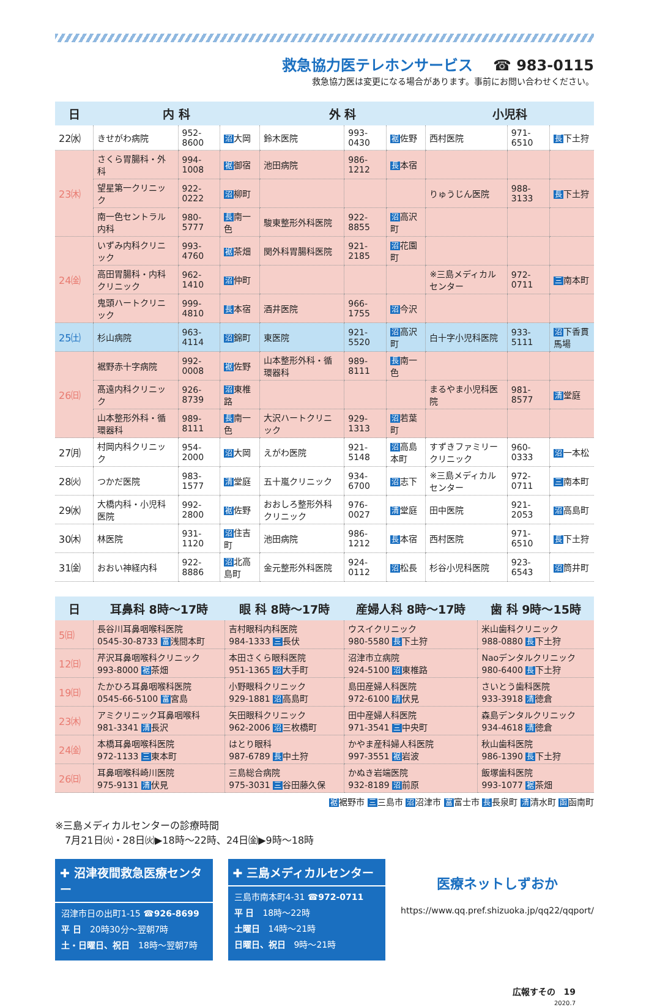救急協力医テレホンサービス ☎ 983-0115
救急協力医は変更になる場合があります。事前にお問い合わせください。
| 日 | 内 科 | | | 外 科 | | | 小児科 | | |
| --- | --- | --- | --- | --- | --- | --- | --- | --- | --- |
| 22㈬ | きせがわ病院 | 952-8600 | 沼 大岡 | 鈴木医院 | 993-0430 | 裾 佐野 | 西村医院 | 971-6510 | 長 下土狩 |
| 23㈭ | さくら胃腸科・外科 | 994-1008 | 裾 御宿 | 池田病院 | 986-1212 | 長 本宿 | | | |
| | 望星第一クリニック | 922-0222 | 沼 柳町 | | | | りゅうじん医院 | 988-3133 | 長 下土狩 |
| | 南一色セントラル内科 | 980-5777 | 長 南一色 | 駿東整形外科医院 | 922-8855 | 沼 高沢町 | | | |
| 24㈮ | いずみ内科クリニック | 993-4760 | 裾 茶畑 | 関外科胃腸科医院 | 921-2185 | 沼 花園町 | | | |
| | 高田胃腸科・内科クリニック | 962-1410 | 沼 仲町 | | | | ※三島メディカルセンター | 972-0711 | 三 南本町 |
| | 鬼頭ハートクリニック | 999-4810 | 長 本宿 | 酒井医院 | 966-1755 | 沼 今沢 | | | |
| 25㈯ | 杉山病院 | 963-4114 | 沼 錦町 | 東医院 | 921-5520 | 沼 高沢町 | 白十字小児科医院 | 933-5111 | 沼 下香貫馬場 |
| 26㈰ | 裾野赤十字病院 | 992-0008 | 裾 佐野 | 山本整形外科・循環器科 | 989-8111 | 長 南一色 | | | |
| | 髙遠内科クリニック | 926-8739 | 沼 東椎路 | | | | まるやま小児科医院 | 981-8577 | 清 堂庭 |
| | 山本整形外科・循環器科 | 989-8111 | 長 南一色 | 大沢ハートクリニック | 929-1313 | 沼 若葉町 | | | |
| 27㈪ | 村岡内科クリニック | 954-2000 | 沼 大岡 | えがわ医院 | 921-5148 | 沼 高島本町 | すずきファミリークリニック | 960-0333 | 沼 一本松 |
| 28㈫ | つかだ医院 | 983-1577 | 清 堂庭 | 五十嵐クリニック | 934-6700 | 沼 志下 | ※三島メディカルセンター | 972-0711 | 三 南本町 |
| 29㈬ | 大橋内科・小児科医院 | 992-2800 | 裾 佐野 | おおしろ整形外科クリニック | 976-0027 | 清 堂庭 | 田中医院 | 921-2053 | 沼 高島町 |
| 30㈭ | 林医院 | 931-1120 | 沼 住吉町 | 池田病院 | 986-1212 | 長 本宿 | 西村医院 | 971-6510 | 長 下土狩 |
| 31㈮ | おおい神経内科 | 922-8886 | 沼 北高島町 | 金元整形外科医院 | 924-0112 | 沼 松長 | 杉谷小児科医院 | 923-6543 | 沼 筒井町 |
| 日 | 耳鼻科 8時～17時 | 眼 科 8時～17時 | 産婦人科 8時～17時 | 歯 科 9時～15時 |
| --- | --- | --- | --- | --- |
| 5㈰ | 長谷川耳鼻咽喉科医院 0545-30-8733 富 浅間本町 | 吉村眼科内科医院 984-1333 三 長伏 | ウスイクリニック 980-5580 長 下土狩 | 米山歯科クリニック 988-0880 長 下土狩 |
| 12㈰ | 芹沢耳鼻咽喉科クリニック 993-8000 裾 茶畑 | 本田さくら眼科医院 951-1365 沼 大手町 | 沼津市立病院 924-5100 沼 東椎路 | Naoデンタルクリニック 980-6400 長 下土狩 |
| 19㈰ | たかひろ耳鼻咽喉科医院 0545-66-5100 富 宮島 | 小野眼科クリニック 929-1881 沼 高島町 | 島田産婦人科医院 972-6100 清 伏見 | さいとう歯科医院 933-3918 清 徳倉 |
| 23㈭ | アミクリニック耳鼻咽喉科 981-3341 清 長沢 | 矢田眼科クリニック 962-2006 沼 三枚橋町 | 田中産婦人科医院 971-3541 三 中央町 | 森島デンタルクリニック 934-4618 清 徳倉 |
| 24㈮ | 本橋耳鼻咽喉科医院 972-1133 三 東本町 | はとり眼科 987-6789 長 中土狩 | かやま産科婦人科医院 997-3551 裾 岩波 | 秋山歯科医院 986-1390 長 下土狩 |
| 26㈰ | 耳鼻咽喉科崎川医院 975-9131 清 伏見 | 三島総合病院 975-3031 三 谷田藤久保 | かぬき岩端医院 932-8189 沼 前原 | 飯塚歯科医院 993-1077 裾 茶畑 |
裾裾野市 三三島市 沼沼津市 富富士市 長長泉町 清清水町 函函南町
※三島メディカルセンターの診療時間
　7月21日㈫・28日㈫▶18時～22時、24日㈮▶9時～18時
✚ 沼津夜間救急医療センター
沼津市日の出町1-15 ☎926-8699
平 日　20時30分～翌朝7時
土・日曜日、祝日　18時～翌朝7時
✚ 三島メディカルセンター
三島市南本町4-31 ☎972-0711
平 日　18時～22時
土曜日　14時～21時
日曜日、祝日　9時～21時
医療ネットしずおか
https://www.qq.pref.shizuoka.jp/qq22/qqport/
広報すその　19
2020.7